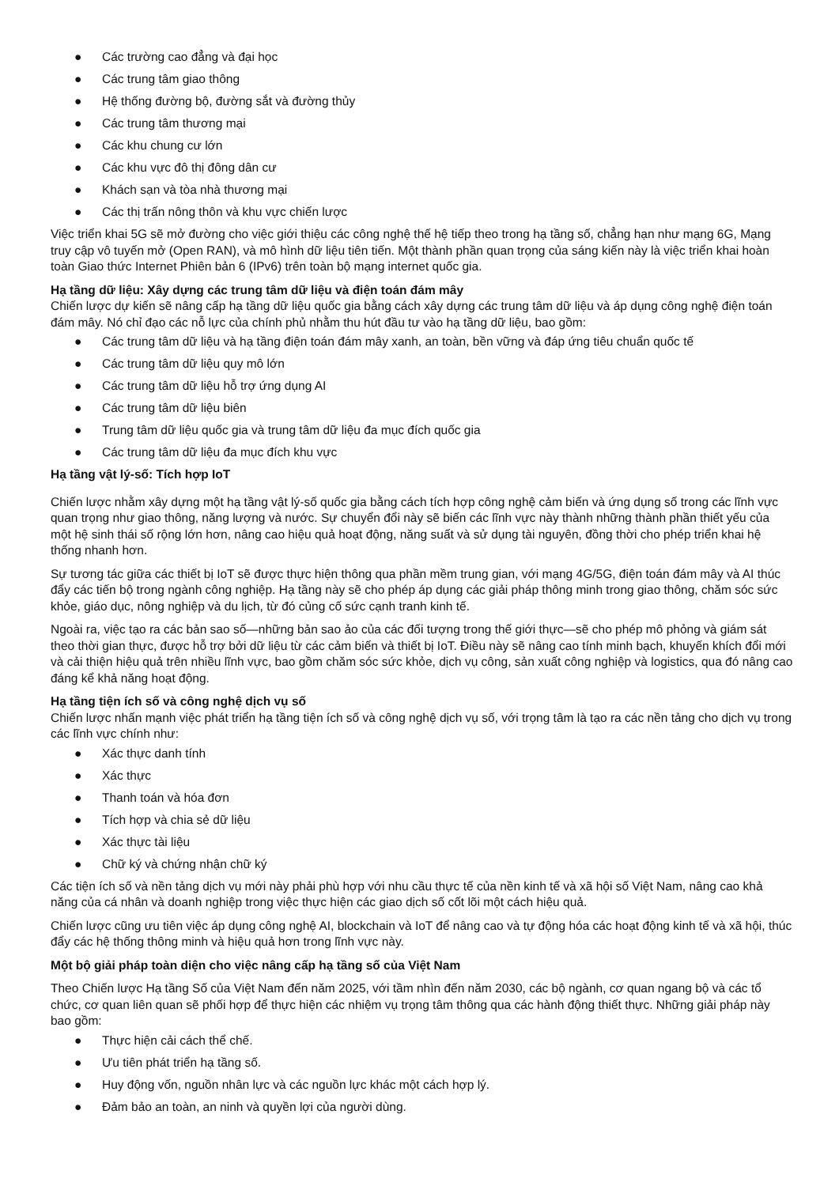● Các trường cao đẳng và đại học
● Các trung tâm giao thông
● Hệ thống đường bộ, đường sắt và đường thủy
● Các trung tâm thương mại
● Các khu chung cư lớn
● Các khu vực đô thị đông dân cư
● Khách sạn và tòa nhà thương mại
● Các thị trấn nông thôn và khu vực chiến lược
Việc triển khai 5G sẽ mở đường cho việc giới thiệu các công nghệ thế hệ tiếp theo trong hạ tầng số, chẳng hạn như mạng 6G, Mạng truy cập vô tuyến mở (Open RAN), và mô hình dữ liệu tiên tiến. Một thành phần quan trọng của sáng kiến này là việc triển khai hoàn toàn Giao thức Internet Phiên bản 6 (IPv6) trên toàn bộ mạng internet quốc gia.
Hạ tầng dữ liệu: Xây dựng các trung tâm dữ liệu và điện toán đám mây
Chiến lược dự kiến sẽ nâng cấp hạ tầng dữ liệu quốc gia bằng cách xây dựng các trung tâm dữ liệu và áp dụng công nghệ điện toán đám mây. Nó chỉ đạo các nỗ lực của chính phủ nhằm thu hút đầu tư vào hạ tầng dữ liệu, bao gồm:
● Các trung tâm dữ liệu và hạ tầng điện toán đám mây xanh, an toàn, bền vững và đáp ứng tiêu chuẩn quốc tế
● Các trung tâm dữ liệu quy mô lớn
● Các trung tâm dữ liệu hỗ trợ ứng dụng AI
● Các trung tâm dữ liệu biên
● Trung tâm dữ liệu quốc gia và trung tâm dữ liệu đa mục đích quốc gia
● Các trung tâm dữ liệu đa mục đích khu vực
Hạ tầng vật lý-số: Tích hợp IoT
Chiến lược nhằm xây dựng một hạ tầng vật lý-số quốc gia bằng cách tích hợp công nghệ cảm biến và ứng dụng số trong các lĩnh vực quan trọng như giao thông, năng lượng và nước. Sự chuyển đổi này sẽ biến các lĩnh vực này thành những thành phần thiết yếu của một hệ sinh thái số rộng lớn hơn, nâng cao hiệu quả hoạt động, năng suất và sử dụng tài nguyên, đồng thời cho phép triển khai hệ thống nhanh hơn.
Sự tương tác giữa các thiết bị IoT sẽ được thực hiện thông qua phần mềm trung gian, với mạng 4G/5G, điện toán đám mây và AI thúc đẩy các tiến bộ trong ngành công nghiệp. Hạ tầng này sẽ cho phép áp dụng các giải pháp thông minh trong giao thông, chăm sóc sức khỏe, giáo dục, nông nghiệp và du lịch, từ đó củng cố sức cạnh tranh kinh tế.
Ngoài ra, việc tạo ra các bản sao số—những bản sao ảo của các đối tượng trong thế giới thực—sẽ cho phép mô phỏng và giám sát theo thời gian thực, được hỗ trợ bởi dữ liệu từ các cảm biến và thiết bị IoT. Điều này sẽ nâng cao tính minh bạch, khuyến khích đổi mới và cải thiện hiệu quả trên nhiều lĩnh vực, bao gồm chăm sóc sức khỏe, dịch vụ công, sản xuất công nghiệp và logistics, qua đó nâng cao đáng kể khả năng hoạt động.
Hạ tầng tiện ích số và công nghệ dịch vụ số
Chiến lược nhấn mạnh việc phát triển hạ tầng tiện ích số và công nghệ dịch vụ số, với trọng tâm là tạo ra các nền tảng cho dịch vụ trong các lĩnh vực chính như:
● Xác thực danh tính
● Xác thực
● Thanh toán và hóa đơn
● Tích hợp và chia sẻ dữ liệu
● Xác thực tài liệu
● Chữ ký và chứng nhận chữ ký
Các tiện ích số và nền tảng dịch vụ mới này phải phù hợp với nhu cầu thực tế của nền kinh tế và xã hội số Việt Nam, nâng cao khả năng của cá nhân và doanh nghiệp trong việc thực hiện các giao dịch số cốt lõi một cách hiệu quả.
Chiến lược cũng ưu tiên việc áp dụng công nghệ AI, blockchain và IoT để nâng cao và tự động hóa các hoạt động kinh tế và xã hội, thúc đẩy các hệ thống thông minh và hiệu quả hơn trong lĩnh vực này.
Một bộ giải pháp toàn diện cho việc nâng cấp hạ tầng số của Việt Nam
Theo Chiến lược Hạ tầng Số của Việt Nam đến năm 2025, với tầm nhìn đến năm 2030, các bộ ngành, cơ quan ngang bộ và các tổ chức, cơ quan liên quan sẽ phối hợp để thực hiện các nhiệm vụ trọng tâm thông qua các hành động thiết thực. Những giải pháp này bao gồm:
● Thực hiện cải cách thể chế.
● Ưu tiên phát triển hạ tầng số.
● Huy động vốn, nguồn nhân lực và các nguồn lực khác một cách hợp lý.
● Đảm bảo an toàn, an ninh và quyền lợi của người dùng.